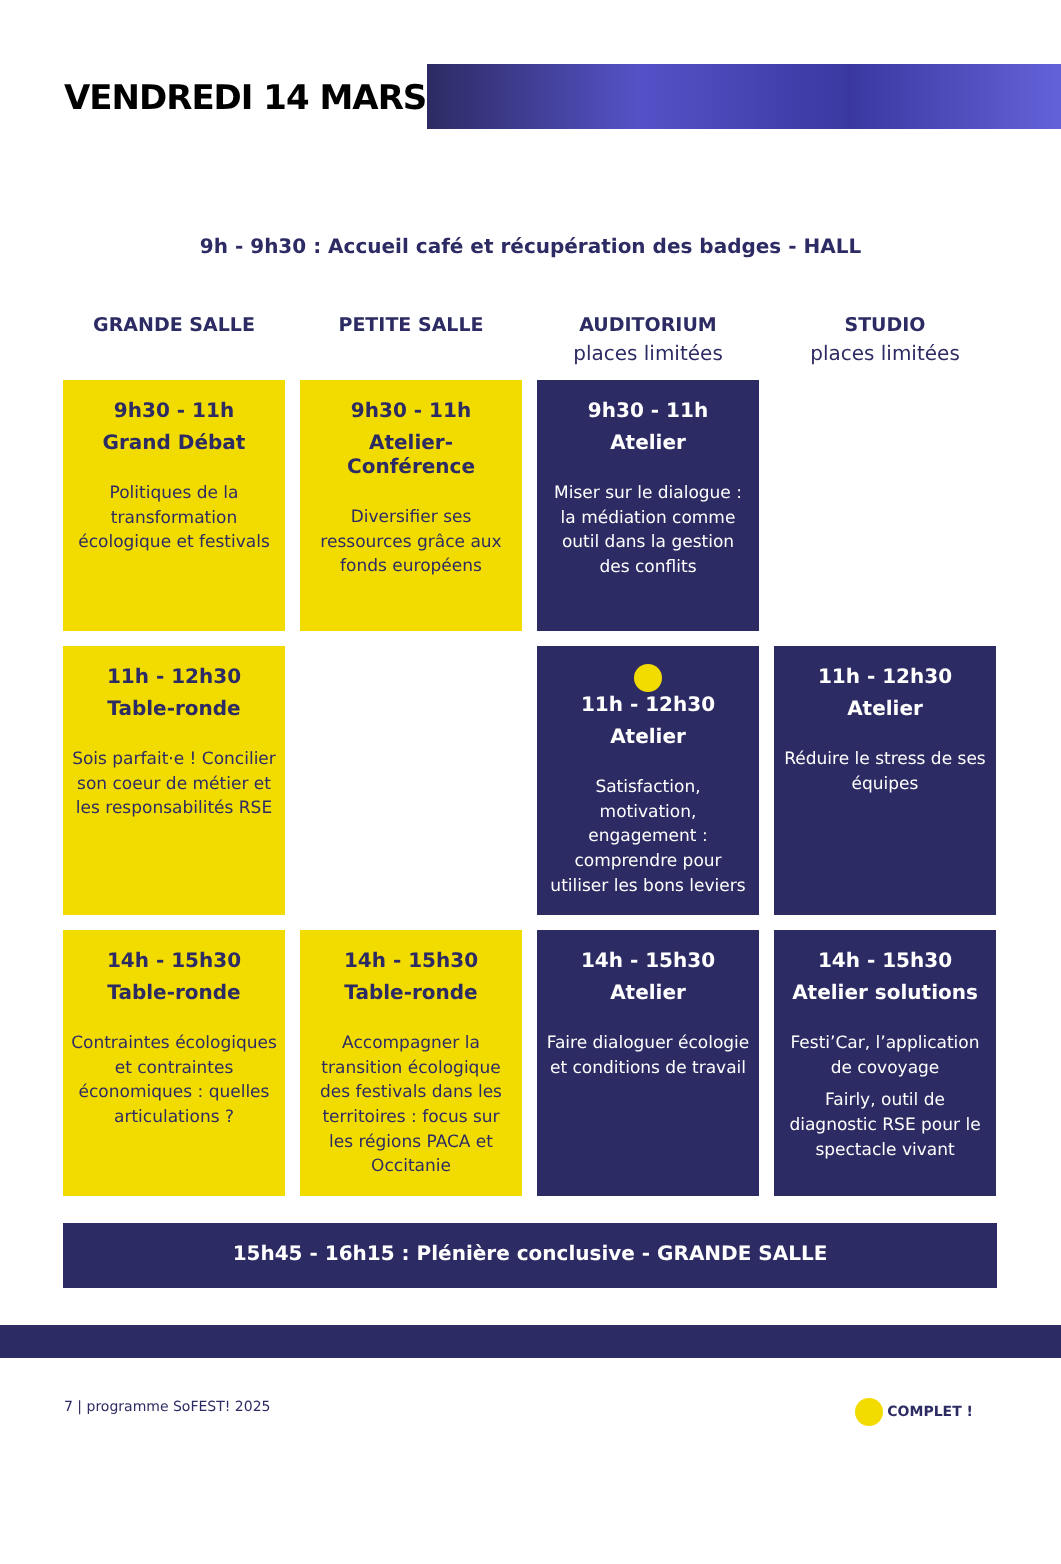VENDREDI 14 MARS
9h - 9h30 : Accueil café et récupération des badges - HALL
| GRANDE SALLE | PETITE SALLE | AUDITORIUM places limitées | STUDIO places limitées |
| --- | --- | --- | --- |
| 9h30 - 11h Grand Débat Politiques de la transformation écologique et festivals | 9h30 - 11h Atelier-Conférence Diversifier ses ressources grâce aux fonds européens | 9h30 - 11h Atelier Miser sur le dialogue : la médiation comme outil dans la gestion des conflits | |
| 11h - 12h30 Table-ronde Sois parfait·e ! Concilier son coeur de métier et les responsabilités RSE | | 11h - 12h30 Atelier Satisfaction, motivation, engagement : comprendre pour utiliser les bons leviers | 11h - 12h30 Atelier Réduire le stress de ses équipes |
| 14h - 15h30 Table-ronde Contraintes écologiques et contraintes économiques : quelles articulations ? | 14h - 15h30 Table-ronde Accompagner la transition écologique des festivals dans les territoires : focus sur les régions PACA et Occitanie | 14h - 15h30 Atelier Faire dialoguer écologie et conditions de travail | 14h - 15h30 Atelier solutions Festi’Car, l’application de covoyage Fairly, outil de diagnostic RSE pour le spectacle vivant |
15h45 - 16h15 : Plénière conclusive - GRANDE SALLE
7 | programme SoFEST! 2025 COMPLET !